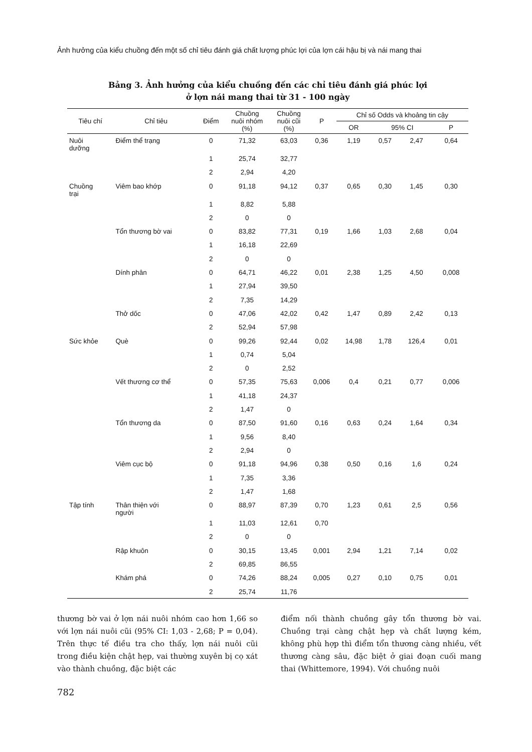Ảnh hưởng của kiểu chuồng đến một số chỉ tiêu đánh giá chất lượng phúc lợi của lợn cái hậu bị và nái mang thai
Bảng 3. Ảnh hưởng của kiểu chuồng đến các chỉ tiêu đánh giá phúc lợi
ở lợn nái mang thai từ 31 - 100 ngày
| Tiêu chí | Chỉ tiêu | Điểm | Chuồng nuôi nhóm (%) | Chuồng nuôi cũi (%) | P | Chỉ số Odds và khoảng tin cậy | | | |
| --- | --- | --- | --- | --- | --- | --- | --- | --- | --- |
| | | | | | | OR | 95% CI | | P |
| Nuôi dưỡng | Điểm thể trạng | 0 | 71,32 | 63,03 | 0,36 | 1,19 | 0,57 | 2,47 | 0,64 |
| | | 1 | 25,74 | 32,77 | | | | | |
| | | 2 | 2,94 | 4,20 | | | | | |
| Chuồng trại | Viêm bao khớp | 0 | 91,18 | 94,12 | 0,37 | 0,65 | 0,30 | 1,45 | 0,30 |
| | | 1 | 8,82 | 5,88 | | | | | |
| | | 2 | 0 | 0 | | | | | |
| | Tổn thương bờ vai | 0 | 83,82 | 77,31 | 0,19 | 1,66 | 1,03 | 2,68 | 0,04 |
| | | 1 | 16,18 | 22,69 | | | | | |
| | | 2 | 0 | 0 | | | | | |
| | Dính phân | 0 | 64,71 | 46,22 | 0,01 | 2,38 | 1,25 | 4,50 | 0,008 |
| | | 1 | 27,94 | 39,50 | | | | | |
| | | 2 | 7,35 | 14,29 | | | | | |
| | Thở dốc | 0 | 47,06 | 42,02 | 0,42 | 1,47 | 0,89 | 2,42 | 0,13 |
| | | 2 | 52,94 | 57,98 | | | | | |
| Sức khỏe | Què | 0 | 99,26 | 92,44 | 0,02 | 14,98 | 1,78 | 126,4 | 0,01 |
| | | 1 | 0,74 | 5,04 | | | | | |
| | | 2 | 0 | 2,52 | | | | | |
| | Vết thương cơ thể | 0 | 57,35 | 75,63 | 0,006 | 0,4 | 0,21 | 0,77 | 0,006 |
| | | 1 | 41,18 | 24,37 | | | | | |
| | | 2 | 1,47 | 0 | | | | | |
| | Tổn thương da | 0 | 87,50 | 91,60 | 0,16 | 0,63 | 0,24 | 1,64 | 0,34 |
| | | 1 | 9,56 | 8,40 | | | | | |
| | | 2 | 2,94 | 0 | | | | | |
| | Viêm cục bộ | 0 | 91,18 | 94,96 | 0,38 | 0,50 | 0,16 | 1,6 | 0,24 |
| | | 1 | 7,35 | 3,36 | | | | | |
| | | 2 | 1,47 | 1,68 | | | | | |
| Tập tính | Thân thiện với người | 0 | 88,97 | 87,39 | 0,70 | 1,23 | 0,61 | 2,5 | 0,56 |
| | | 1 | 11,03 | 12,61 | 0,70 | | | | |
| | | 2 | 0 | 0 | | | | | |
| | Rập khuôn | 0 | 30,15 | 13,45 | 0,001 | 2,94 | 1,21 | 7,14 | 0,02 |
| | | 2 | 69,85 | 86,55 | | | | | |
| | Khám phá | 0 | 74,26 | 88,24 | 0,005 | 0,27 | 0,10 | 0,75 | 0,01 |
| | | 2 | 25,74 | 11,76 | | | | | |
thương bờ vai ở lợn nái nuôi nhóm cao hơn 1,66 so với lợn nái nuôi cũi (95% CI: 1,03 - 2,68; P = 0,04). Trên thực tế điều tra cho thấy, lợn nái nuôi cũi trong điều kiện chật hẹp, vai thường xuyên bị cọ xát vào thành chuồng, đặc biệt các
điểm nối thành chuồng gây tổn thương bờ vai. Chuồng trại càng chật hẹp và chất lượng kém, không phù hợp thì điểm tổn thương càng nhiều, vết thương càng sâu, đặc biệt ở giai đoạn cuối mang thai (Whittemore, 1994). Với chuồng nuôi
782